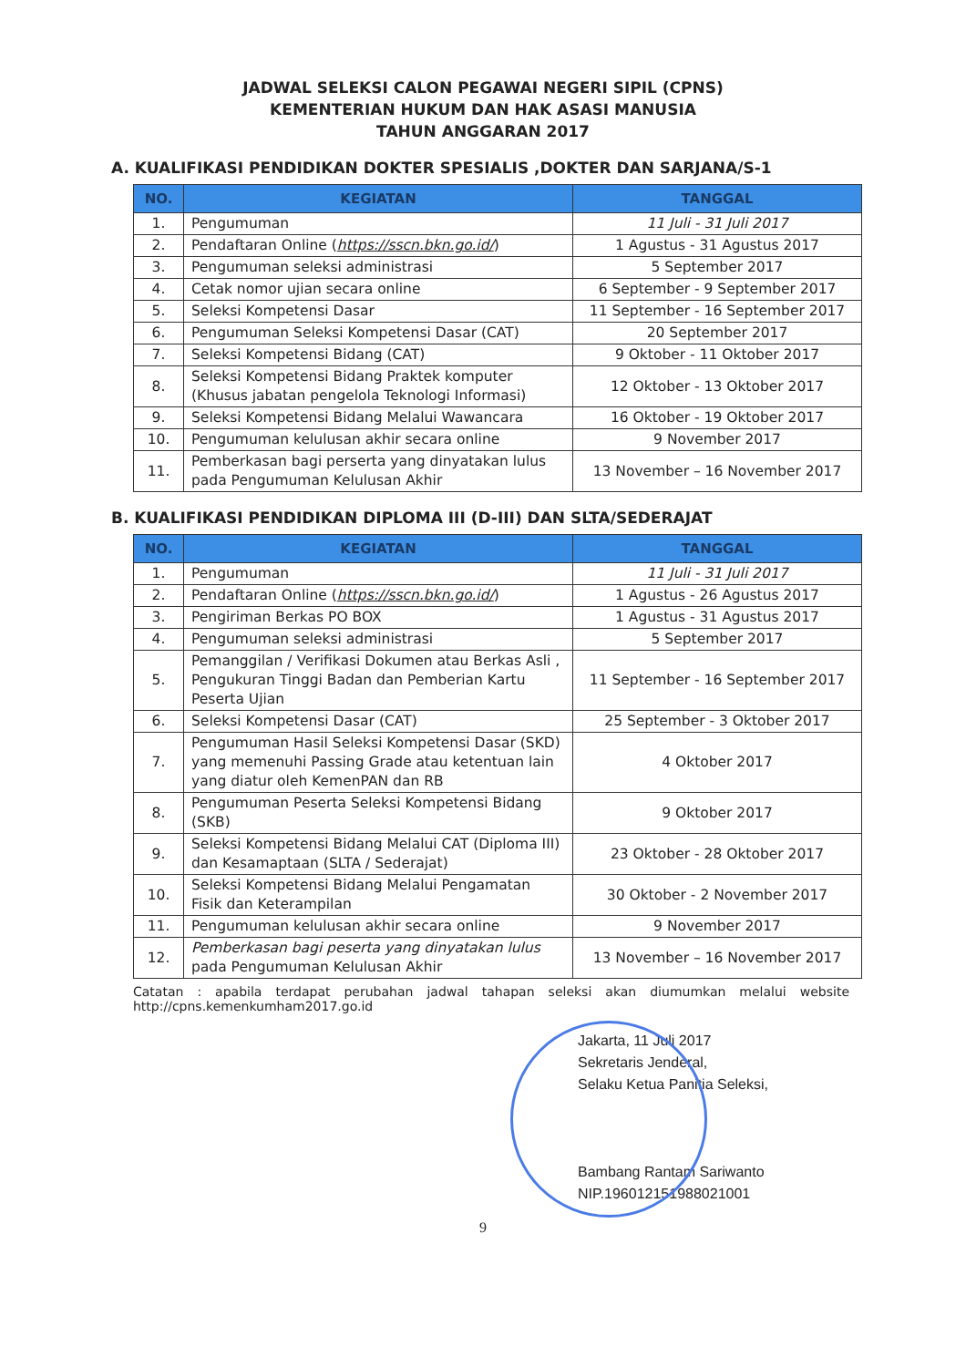JADWAL SELEKSI CALON PEGAWAI NEGERI SIPIL (CPNS)
KEMENTERIAN HUKUM DAN HAK ASASI MANUSIA
TAHUN ANGGARAN 2017
A. KUALIFIKASI PENDIDIKAN DOKTER SPESIALIS ,DOKTER DAN SARJANA/S-1
| NO. | KEGIATAN | TANGGAL |
| --- | --- | --- |
| 1. | Pengumuman | 11 Juli - 31 Juli 2017 |
| 2. | Pendaftaran Online ( https://sscn.bkn.go.id/ ) | 1 Agustus - 31 Agustus 2017 |
| 3. | Pengumuman seleksi administrasi | 5 September 2017 |
| 4. | Cetak nomor ujian secara online | 6 September - 9 September 2017 |
| 5. | Seleksi Kompetensi Dasar | 11 September - 16 September 2017 |
| 6. | Pengumuman Seleksi Kompetensi Dasar (CAT) | 20 September 2017 |
| 7. | Seleksi Kompetensi Bidang (CAT) | 9 Oktober - 11 Oktober 2017 |
| 8. | Seleksi Kompetensi Bidang Praktek komputer (Khusus jabatan pengelola Teknologi Informasi) | 12 Oktober - 13 Oktober 2017 |
| 9. | Seleksi Kompetensi Bidang Melalui Wawancara | 16 Oktober - 19 Oktober 2017 |
| 10. | Pengumuman kelulusan akhir secara online | 9 November 2017 |
| 11. | Pemberkasan bagi perserta yang dinyatakan lulus pada Pengumuman Kelulusan Akhir | 13 November – 16 November 2017 |
B. KUALIFIKASI PENDIDIKAN DIPLOMA III (D-III) DAN SLTA/SEDERAJAT
| NO. | KEGIATAN | TANGGAL |
| --- | --- | --- |
| 1. | Pengumuman | 11 Juli - 31 Juli 2017 |
| 2. | Pendaftaran Online ( https://sscn.bkn.go.id/ ) | 1 Agustus - 26 Agustus 2017 |
| 3. | Pengiriman Berkas PO BOX | 1 Agustus - 31 Agustus 2017 |
| 4. | Pengumuman seleksi administrasi | 5 September 2017 |
| 5. | Pemanggilan / Verifikasi Dokumen atau Berkas Asli , Pengukuran Tinggi Badan dan Pemberian Kartu Peserta Ujian | 11 September - 16 September 2017 |
| 6. | Seleksi Kompetensi Dasar (CAT) | 25 September - 3 Oktober 2017 |
| 7. | Pengumuman Hasil Seleksi Kompetensi Dasar (SKD) yang memenuhi Passing Grade atau ketentuan lain yang diatur oleh KemenPAN dan RB | 4 Oktober 2017 |
| 8. | Pengumuman Peserta Seleksi Kompetensi Bidang (SKB) | 9 Oktober 2017 |
| 9. | Seleksi Kompetensi Bidang Melalui CAT (Diploma III) dan Kesamaptaan (SLTA / Sederajat) | 23 Oktober - 28 Oktober 2017 |
| 10. | Seleksi Kompetensi Bidang Melalui Pengamatan Fisik dan Keterampilan | 30 Oktober - 2 November 2017 |
| 11. | Pengumuman kelulusan akhir secara online | 9 November 2017 |
| 12. | Pemberkasan bagi peserta yang dinyatakan lulus pada Pengumuman Kelulusan Akhir | 13 November – 16 November 2017 |
Catatan : apabila terdapat perubahan jadwal tahapan seleksi akan diumumkan melalui website http://cpns.kemenkumham2017.go.id
Jakarta, 11 Juli 2017
Sekretaris Jenderal,
Selaku Ketua Panitia Seleksi,
Bambang Rantam Sariwanto
NIP.196012151988021001
9